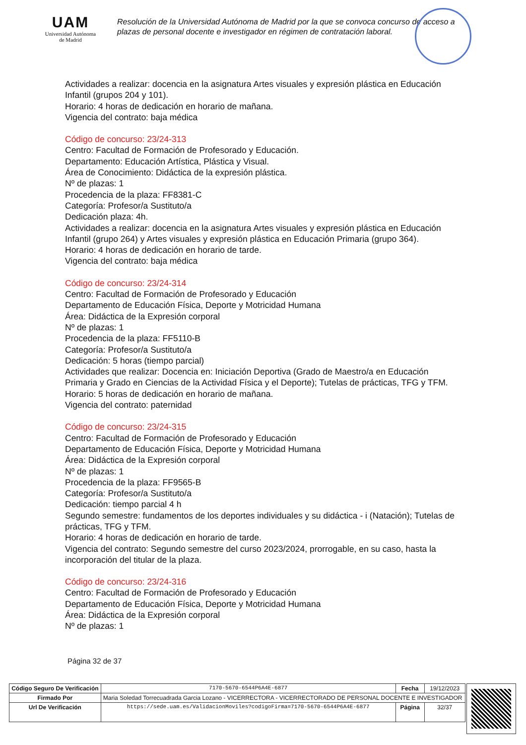UAM
Universidad Autónoma
de Madrid
Resolución de la Universidad Autónoma de Madrid por la que se convoca concurso de acceso a plazas de personal docente e investigador en régimen de contratación laboral.
Actividades a realizar: docencia en la asignatura Artes visuales y expresión plástica en Educación Infantil (grupos 204 y 101).
Horario: 4 horas de dedicación en horario de mañana.
Vigencia del contrato: baja médica
Código de concurso: 23/24-313
Centro: Facultad de Formación de Profesorado y Educación.
Departamento: Educación Artística, Plástica y Visual.
Área de Conocimiento: Didáctica de la expresión plástica.
Nº de plazas: 1
Procedencia de la plaza: FF8381-C
Categoría: Profesor/a Sustituto/a
Dedicación plaza: 4h.
Actividades a realizar: docencia en la asignatura Artes visuales y expresión plástica en Educación Infantil (grupo 264) y Artes visuales y expresión plástica en Educación Primaria (grupo 364).
Horario: 4 horas de dedicación en horario de tarde.
Vigencia del contrato: baja médica
Código de concurso: 23/24-314
Centro: Facultad de Formación de Profesorado y Educación
Departamento de Educación Física, Deporte y Motricidad Humana
Área: Didáctica de la Expresión corporal
Nº de plazas: 1
Procedencia de la plaza: FF5110-B
Categoría: Profesor/a Sustituto/a
Dedicación: 5 horas (tiempo parcial)
Actividades que realizar: Docencia en: Iniciación Deportiva (Grado de Maestro/a en Educación Primaria y Grado en Ciencias de la Actividad Física y el Deporte); Tutelas de prácticas, TFG y TFM.
Horario: 5 horas de dedicación en horario de mañana.
Vigencia del contrato: paternidad
Código de concurso: 23/24-315
Centro: Facultad de Formación de Profesorado y Educación
Departamento de Educación Física, Deporte y Motricidad Humana
Área: Didáctica de la Expresión corporal
Nº de plazas: 1
Procedencia de la plaza: FF9565-B
Categoría: Profesor/a Sustituto/a
Dedicación: tiempo parcial 4 h
Segundo semestre: fundamentos de los deportes individuales y su didáctica - i (Natación); Tutelas de prácticas, TFG y TFM.
Horario: 4 horas de dedicación en horario de tarde.
Vigencia del contrato: Segundo semestre del curso 2023/2024, prorrogable, en su caso, hasta la incorporación del titular de la plaza.
Código de concurso: 23/24-316
Centro: Facultad de Formación de Profesorado y Educación
Departamento de Educación Física, Deporte y Motricidad Humana
Área: Didáctica de la Expresión corporal
Nº de plazas: 1
Página 32 de 37
| Código Seguro De Verificación | 7170-5670-6544P6A4E-6877 | Fecha | 19/12/2023 |
| Firmado Por | Maria Soledad Torrecuadrada Garcia Lozano - VICERRECTORA - VICERRECTORADO DE PERSONAL DOCENTE E INVESTIGADOR | | |
| Url De Verificación | https://sede.uam.es/ValidacionMoviles?codigoFirma=7170-5670-6544P6A4E-6877 | Página | 32/37 |